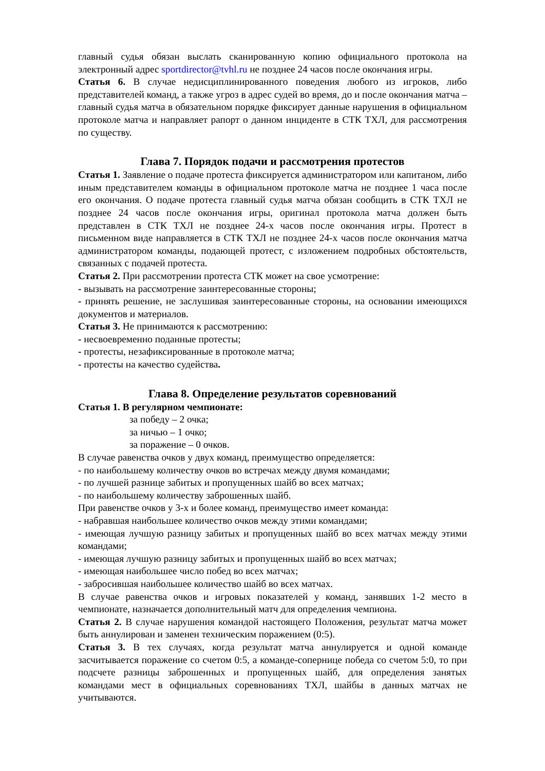главный судья обязан выслать сканированную копию официального протокола на электронный адрес sportdirector@tvhl.ru не позднее 24 часов после окончания игры.
Статья 6. В случае недисциплинированного поведения любого из игроков, либо представителей команд, а также угроз в адрес судей во время, до и после окончания матча – главный судья матча в обязательном порядке фиксирует данные нарушения в официальном протоколе матча и направляет рапорт о данном инциденте в СТК ТХЛ, для рассмотрения по существу.
Глава 7. Порядок подачи и рассмотрения протестов
Статья 1. Заявление о подаче протеста фиксируется администратором или капитаном, либо иным представителем команды в официальном протоколе матча не позднее 1 часа после его окончания. О подаче протеста главный судья матча обязан сообщить в СТК ТХЛ не позднее 24 часов после окончания игры, оригинал протокола матча должен быть представлен в СТК ТХЛ не позднее 24-х часов после окончания игры. Протест в письменном виде направляется в СТК ТХЛ не позднее 24-х часов после окончания матча администратором команды, подающей протест, с изложением подробных обстоятельств, связанных с подачей протеста.
Статья 2. При рассмотрении протеста СТК может на свое усмотрение:
- вызывать на рассмотрение заинтересованные стороны;
- принять решение, не заслушивая заинтересованные стороны, на основании имеющихся документов и материалов.
Статья 3. Не принимаются к рассмотрению:
- несвоевременно поданные протесты;
- протесты, незафиксированные в протоколе матча;
- протесты на качество судейства.
Глава 8. Определение результатов соревнований
Статья 1. В регулярном чемпионате:
за победу – 2 очка;
за ничью – 1 очко;
за поражение – 0 очков.
В случае равенства очков у двух команд, преимущество определяется:
- по наибольшему количеству очков во встречах между двумя командами;
- по лучшей разнице забитых и пропущенных шайб во всех матчах;
- по наибольшему количеству заброшенных шайб.
При равенстве очков у 3-х и более команд, преимущество имеет команда:
- набравшая наибольшее количество очков между этими командами;
- имеющая лучшую разницу забитых и пропущенных шайб во всех матчах между этими командами;
- имеющая лучшую разницу забитых и пропущенных шайб во всех матчах;
- имеющая наибольшее число побед во всех матчах;
- забросившая наибольшее количество шайб во всех матчах.
В случае равенства очков и игровых показателей у команд, занявших 1-2 место в чемпионате, назначается дополнительный матч для определения чемпиона.
Статья 2. В случае нарушения командой настоящего Положения, результат матча может быть аннулирован и заменен техническим поражением (0:5).
Статья 3. В тех случаях, когда результат матча аннулируется и одной команде засчитывается поражение со счетом 0:5, а команде-сопернице победа со счетом 5:0, то при подсчете разницы заброшенных и пропущенных шайб, для определения занятых командами мест в официальных соревнованиях ТХЛ, шайбы в данных матчах не учитываются.